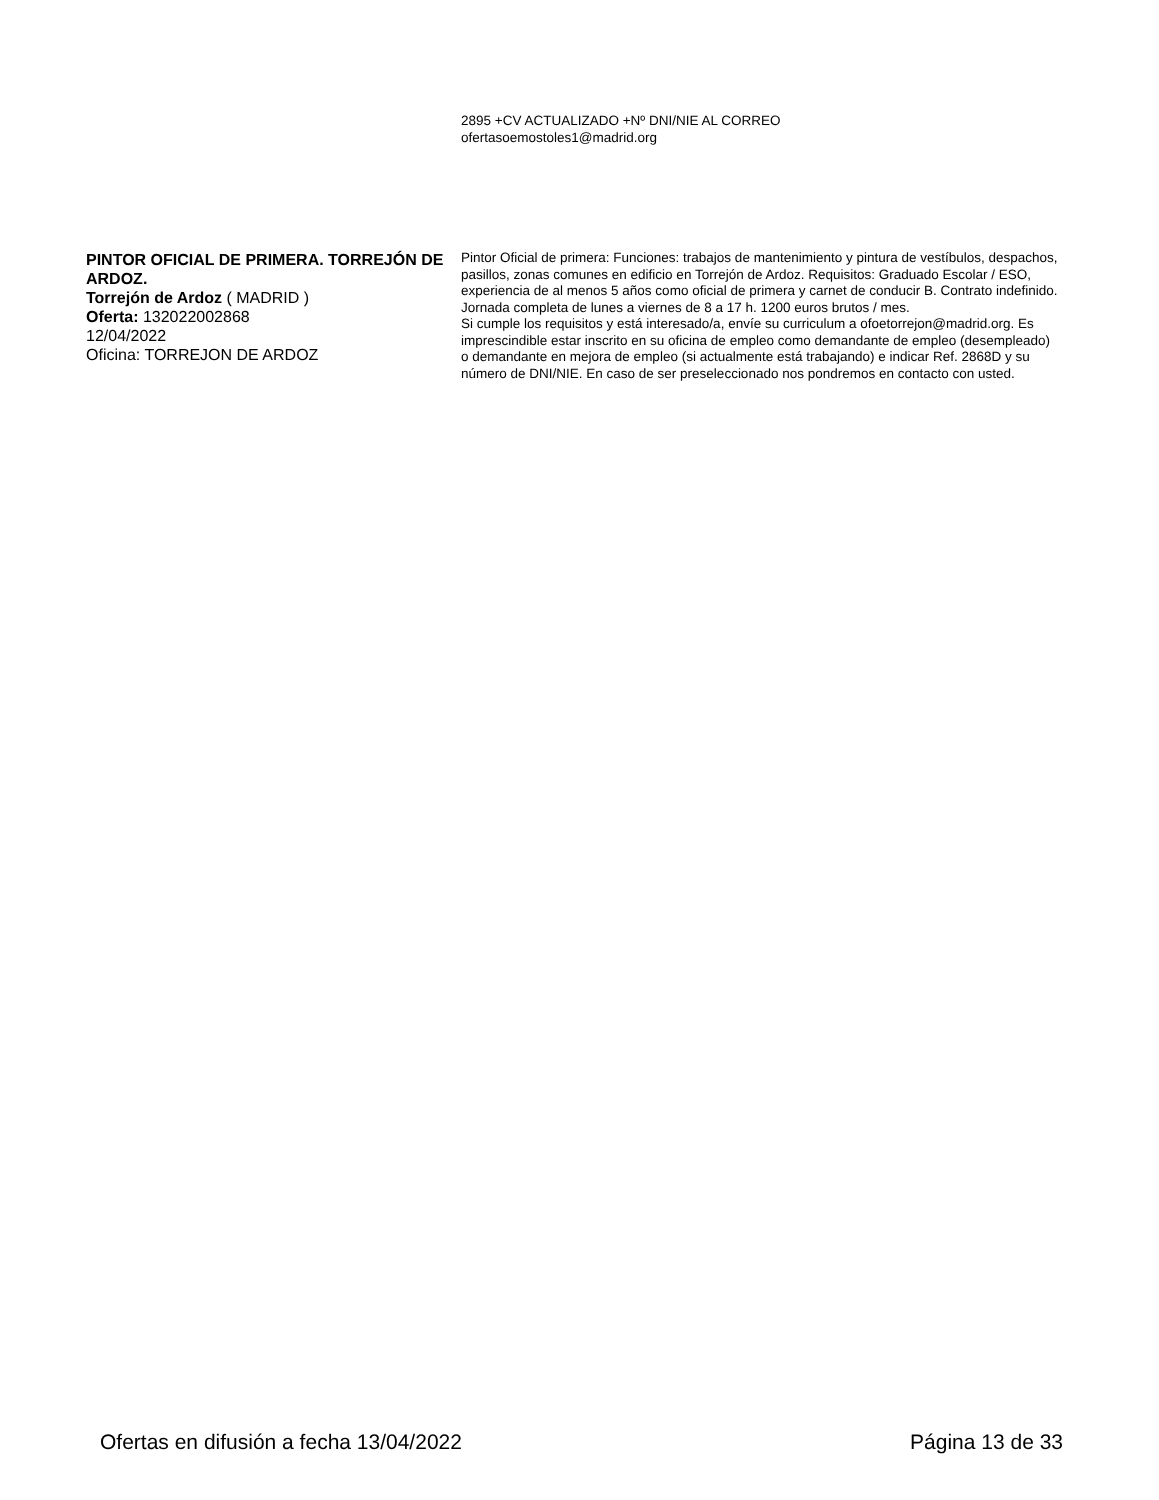2895 +CV ACTUALIZADO +Nº DNI/NIE AL CORREO
ofertasoemostoles1@madrid.org
PINTOR OFICIAL DE PRIMERA. TORREJÓN DE ARDOZ.
Torrejón de Ardoz ( MADRID )
Oferta: 132022002868
12/04/2022
Oficina: TORREJON DE ARDOZ
Pintor Oficial de primera: Funciones: trabajos de mantenimiento y pintura de vestíbulos, despachos, pasillos, zonas comunes en edificio en Torrejón de Ardoz. Requisitos: Graduado Escolar / ESO, experiencia de al menos 5 años como oficial de primera y carnet de conducir B. Contrato indefinido. Jornada completa de lunes a viernes de 8 a 17 h. 1200 euros brutos / mes.
Si cumple los requisitos y está interesado/a, envíe su curriculum a ofoetorrejon@madrid.org. Es imprescindible estar inscrito en su oficina de empleo como demandante de empleo (desempleado) o demandante en mejora de empleo (si actualmente está trabajando) e indicar Ref. 2868D y su número de DNI/NIE. En caso de ser preseleccionado nos pondremos en contacto con usted.
Ofertas en difusión a fecha 13/04/2022 Página 13 de 33